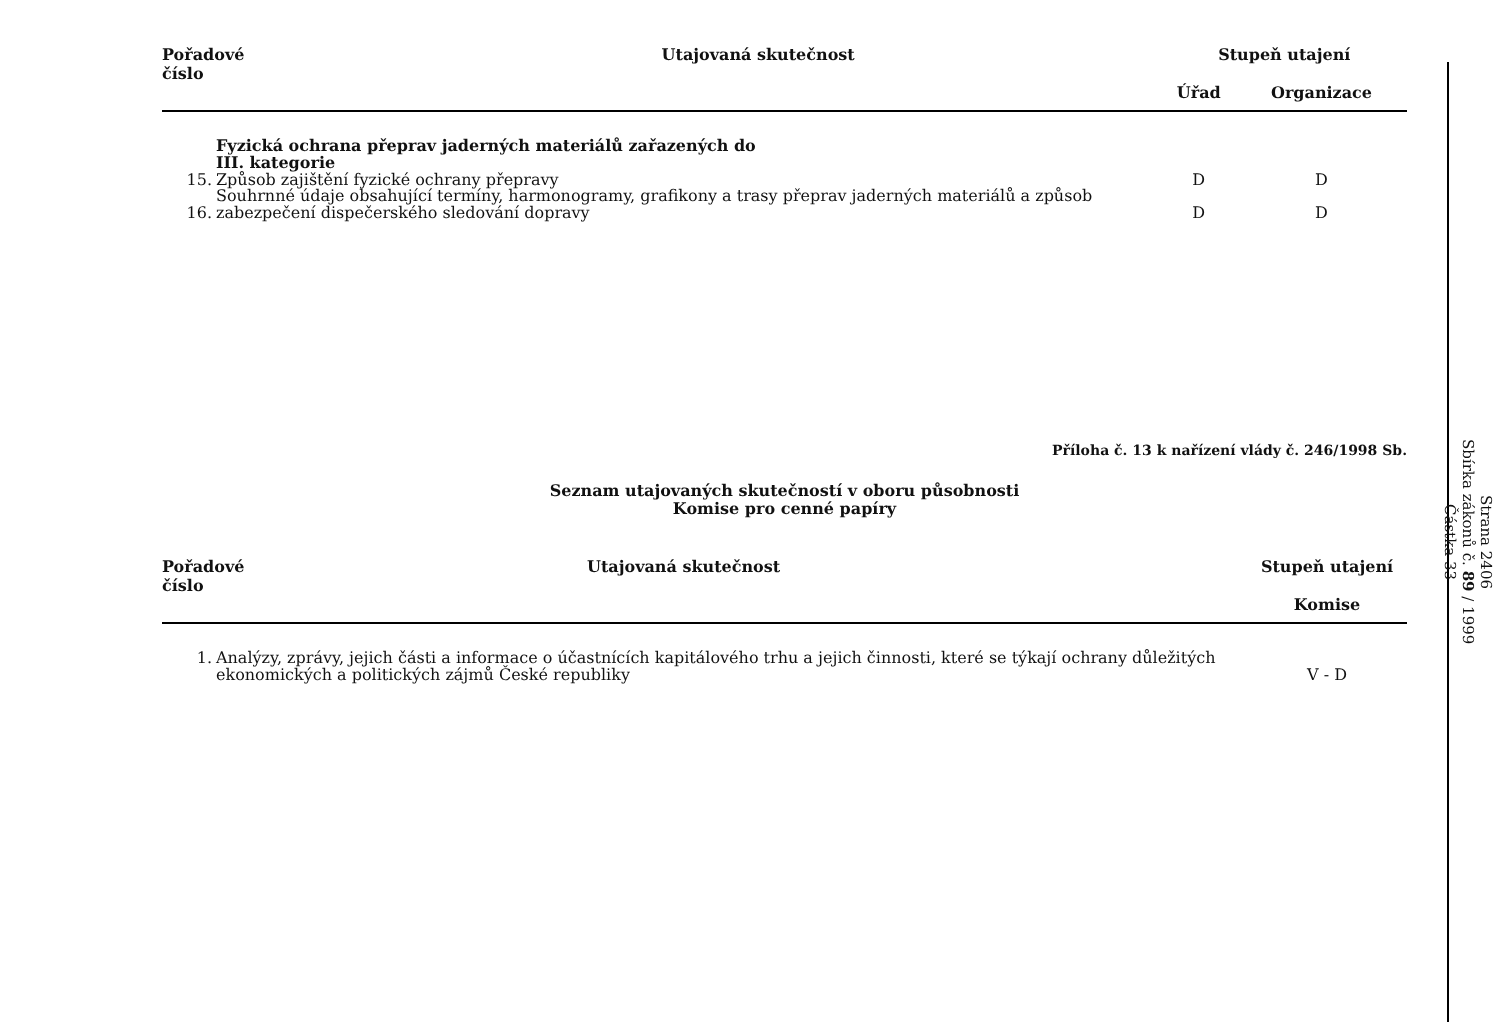| Pořadové číslo | | Utajovaná skutečnost | Stupeň utajení | | |
| --- | --- | --- | --- | --- | --- |
| | | | Úřad | Organizace | |
| | Fyzická ochrana přeprav jaderných materiálů zařazených do III. kategorie | | | | |
| 15. | Způsob zajištění fyzické ochrany přepravy | | D | D | |
| 16. | Souhrnné údaje obsahující termíny, harmonogramy, grafikony a trasy přeprav jaderných materiálů a způsob zabezpečení dispečerského sledování dopravy | | D | D | |
Příloha č. 13 k nařízení vlády č. 246/1998 Sb.
Seznam utajovaných skutečností v oboru působnosti
Komise pro cenné papíry
| Pořadové číslo | | Utajovaná skutečnost | Stupeň utajení | |
| --- | --- | --- | --- | --- |
| | | | Komise | |
| 1. | Analýzy, zprávy, jejich části a informace o účastnících kapitálového trhu a jejich činnosti, které se týkají ochrany důležitých ekonomických a politických zájmů České republiky | | V - D | |
Strana 2406
Sbírka zákonů č. 89 / 1999
Částka 33